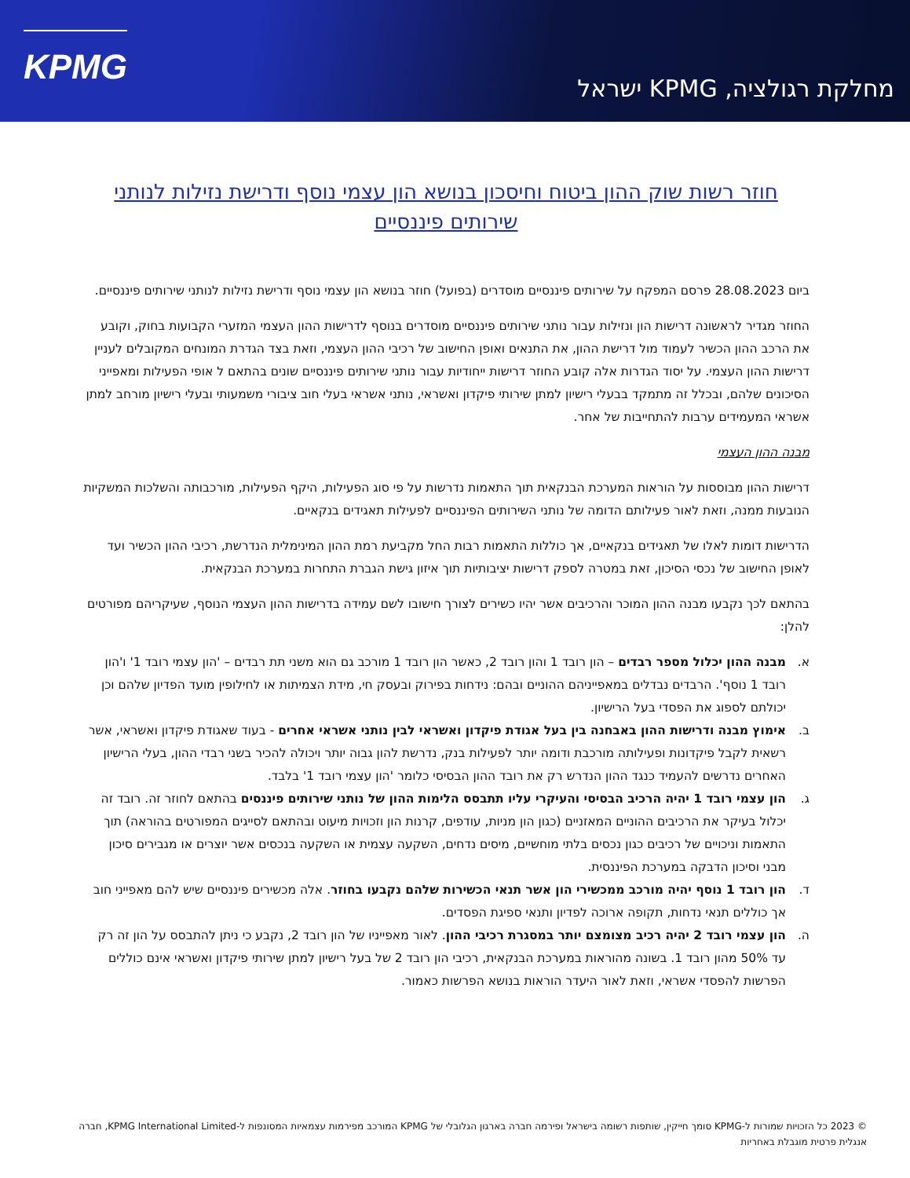KPMG
מחלקת רגולציה, KPMG ישראל
חוזר רשות שוק ההון ביטוח וחיסכון בנושא הון עצמי נוסף ודרישת נזילות לנותני שירותים פיננסיים
ביום 28.08.2023 פרסם המפקח על שירותים פיננסיים מוסדרים (בפועל) חוזר בנושא הון עצמי נוסף ודרישת נזילות לנותני שירותים פיננסיים.
החוזר מגדיר לראשונה דרישות הון ונזילות עבור נותני שירותים פיננסיים מוסדרים בנוסף לדרישות ההון העצמי המזערי הקבועות בחוק, וקובע את הרכב ההון הכשיר לעמוד מול דרישת ההון, את התנאים ואופן החישוב של רכיבי ההון העצמי, וזאת בצד הגדרת המונחים המקובלים לעניין דרישות ההון העצמי. על יסוד הגדרות אלה קובע החוזר דרישות ייחודיות עבור נותני שירותים פיננסיים שונים בהתאם ל אופי הפעילות ומאפייני הסיכונים שלהם, ובכלל זה מתמקד בבעלי רישיון למתן שירותי פיקדון ואשראי, נותני אשראי בעלי חוב ציבורי משמעותי ובעלי רישיון מורחב למתן אשראי המעמידים ערבות להתחייבות של אחר.
מבנה ההון העצמי
דרישות ההון מבוססות על הוראות המערכת הבנקאית תוך התאמות נדרשות על פי סוג הפעילות, היקף הפעילות, מורכבותה והשלכות המשקיות הנובעות ממנה, וזאת לאור פעילותם הדומה של נותני השירותים הפיננסיים לפעילות תאגידים בנקאיים.
הדרישות דומות לאלו של תאגידים בנקאיים, אך כוללות התאמות רבות החל מקביעת רמת ההון המינימלית הנדרשת, רכיבי ההון הכשיר ועד לאופן החישוב של נכסי הסיכון, זאת במטרה לספק דרישות יציבותיות תוך איזון גישת הגברת התחרות במערכת הבנקאית.
בהתאם לכך נקבעו מבנה ההון המוכר והרכיבים אשר יהיו כשירים לצורך חישובו לשם עמידה בדרישות ההון העצמי הנוסף, שעיקריהם מפורטים להלן:
א. מבנה ההון יכלול מספר רבדים – הון רובד 1 והון רובד 2, כאשר הון רובד 1 מורכב גם הוא משני תת רבדים – 'הון עצמי רובד 1' ו'הון רובד 1 נוסף'. הרבדים נבדלים במאפייניהם ההוניים ובהם: נידחות בפירוק ובעסק חי, מידת הצמיתות או לחילופין מועד הפדיון שלהם וכן יכולתם לספוג את הפסדי בעל הרישיון.
ב. אימוץ מבנה ודרישות ההון באבחנה בין בעל אגודת פיקדון ואשראי לבין נותני אשראי אחרים - בעוד שאגודת פיקדון ואשראי, אשר רשאית לקבל פיקדונות ופעילותה מורכבת ודומה יותר לפעילות בנק, נדרשת להון גבוה יותר ויכולה להכיר בשני רבדי ההון, בעלי הרישיון האחרים נדרשים להעמיד כנגד ההון הנדרש רק את רובד ההון הבסיסי כלומר 'הון עצמי רובד 1' בלבד.
ג. הון עצמי רובד 1 יהיה הרכיב הבסיסי והעיקרי עליו תתבסס הלימות ההון של נותני שירותים פיננסים בהתאם לחוזר זה. רובד זה יכלול בעיקר את הרכיבים ההוניים המאזניים (כגון הון מניות, עודפים, קרנות הון וזכויות מיעוט ובהתאם לסייגים המפורטים בהוראה) תוך התאמות וניכויים של רכיבים כגון נכסים בלתי מוחשיים, מיסים נדחים, השקעה עצמית או השקעה בנכסים אשר יוצרים או מגבירים סיכון מבני וסיכון הדבקה במערכת הפיננסית.
ד. הון רובד 1 נוסף יהיה מורכב ממכשירי הון אשר תנאי הכשירות שלהם נקבעו בחוזר. אלה מכשירים פיננסיים שיש להם מאפייני חוב אך כוללים תנאי נדחות, תקופה ארוכה לפדיון ותנאי ספיגת הפסדים.
ה. הון עצמי רובד 2 יהיה רכיב מצומצם יותר במסגרת רכיבי ההון. לאור מאפייניו של הון רובד 2, נקבע כי ניתן להתבסס על הון זה רק עד 50% מהון רובד 1. בשונה מהוראות במערכת הבנקאית, רכיבי הון רובד 2 של בעל רישיון למתן שירותי פיקדון ואשראי אינם כוללים הפרשות להפסדי אשראי, וזאת לאור היעדר הוראות בנושא הפרשות כאמור.
© 2023 כל הזכויות שמורות ל-KPMG סומך חייקין, שותפות רשומה בישראל ופירמה חברה בארגון הגלובלי של KPMG המורכב מפירמות עצמאיות המסונפות ל-KPMG International Limited, חברה אנגלית פרטית מוגבלת באחריות